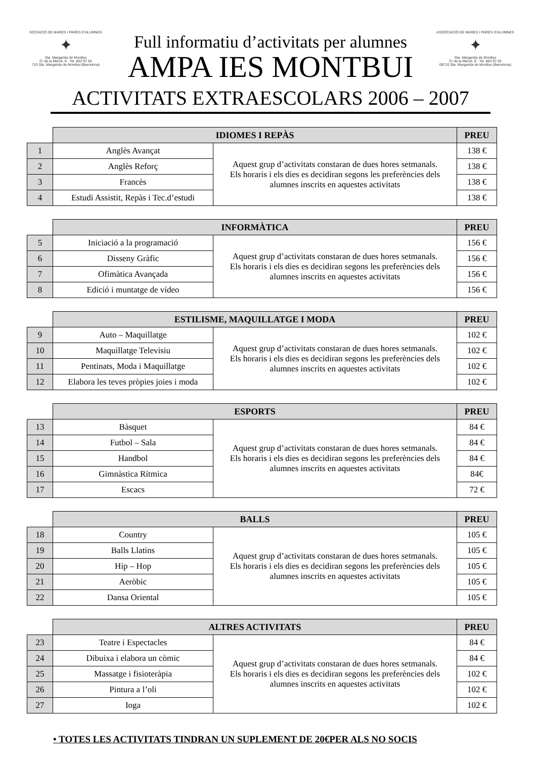SOCIACIÓ DE MARES I PARES D'ALUMNES
✦
Sta. Margarida de Montbui
C/ de la Mercè, 9 - Tel. 803 97 63
710 Sta. Margarida de Montbui (Barcelona)
Full informatiu d’activitats per alumnes
AMPA IES MONTBUI
ASSOCIACIÓ DE MARES I PARES D'ALUMNES
✦
Sta. Margarida de Montbui
C/ de la Mercè, 9 - Tel. 803 97 63
08710 Sta. Margarida de Montbui (Barcelona)
ACTIVITATS EXTRAESCOLARS 2006 – 2007
| | IDIOMES I REPÀS | | PREU |
| 1 | Anglès Avançat | Aquest grup d’activitats constaran de dues hores setmanals. Els horaris i els dies es decidiran segons les preferències dels alumnes inscrits en aquestes activitats | 138 € |
| 2 | Anglès Reforç | | 138 € |
| 3 | Francès | | 138 € |
| 4 | Estudi Assistit, Repàs i Tec.d’estudi | | 138 € |
| | INFORMÀTICA | | PREU |
| 5 | Iniciació a la programació | Aquest grup d’activitats constaran de dues hores setmanals. Els horaris i els dies es decidiran segons les preferències dels alumnes inscrits en aquestes activitats | 156 € |
| 6 | Disseny Gràfic | | 156 € |
| 7 | Ofimàtica Avançada | | 156 € |
| 8 | Edició i muntatge de vídeo | | 156 € |
| | ESTILISME, MAQUILLATGE I MODA | | PREU |
| 9 | Auto – Maquillatge | Aquest grup d’activitats constaran de dues hores setmanals. Els horaris i els dies es decidiran segons les preferències dels alumnes inscrits en aquestes activitats | 102 € |
| 10 | Maquillatge Televisiu | | 102 € |
| 11 | Pentinats, Moda i Maquillatge | | 102 € |
| 12 | Elabora les teves pròpies joies i moda | | 102 € |
| | ESPORTS | | PREU |
| 13 | Bàsquet | Aquest grup d’activitats constaran de dues hores setmanals. Els horaris i els dies es decidiran segons les preferències dels alumnes inscrits en aquestes activitats | 84 € |
| 14 | Futbol – Sala | | 84 € |
| 15 | Handbol | | 84 € |
| 16 | Gimnàstica Rítmica | | 84€ |
| 17 | Escacs | | 72 € |
| | BALLS | | PREU |
| 18 | Country | Aquest grup d’activitats constaran de dues hores setmanals. Els horaris i els dies es decidiran segons les preferències dels alumnes inscrits en aquestes activitats | 105 € |
| 19 | Balls Llatins | | 105 € |
| 20 | Hip – Hop | | 105 € |
| 21 | Aeròbic | | 105 € |
| 22 | Dansa Oriental | | 105 € |
| | ALTRES ACTIVITATS | | PREU |
| 23 | Teatre i Espectacles | Aquest grup d’activitats constaran de dues hores setmanals. Els horaris i els dies es decidiran segons les preferències dels alumnes inscrits en aquestes activitats | 84 € |
| 24 | Dibuixa i elabora un còmic | | 84 € |
| 25 | Massatge i fisioteràpia | | 102 € |
| 26 | Pintura a l’oli | | 102 € |
| 27 | Ioga | | 102 € |
• TOTES LES ACTIVITATS TINDRAN UN SUPLEMENT DE 20€PER ALS NO SOCIS